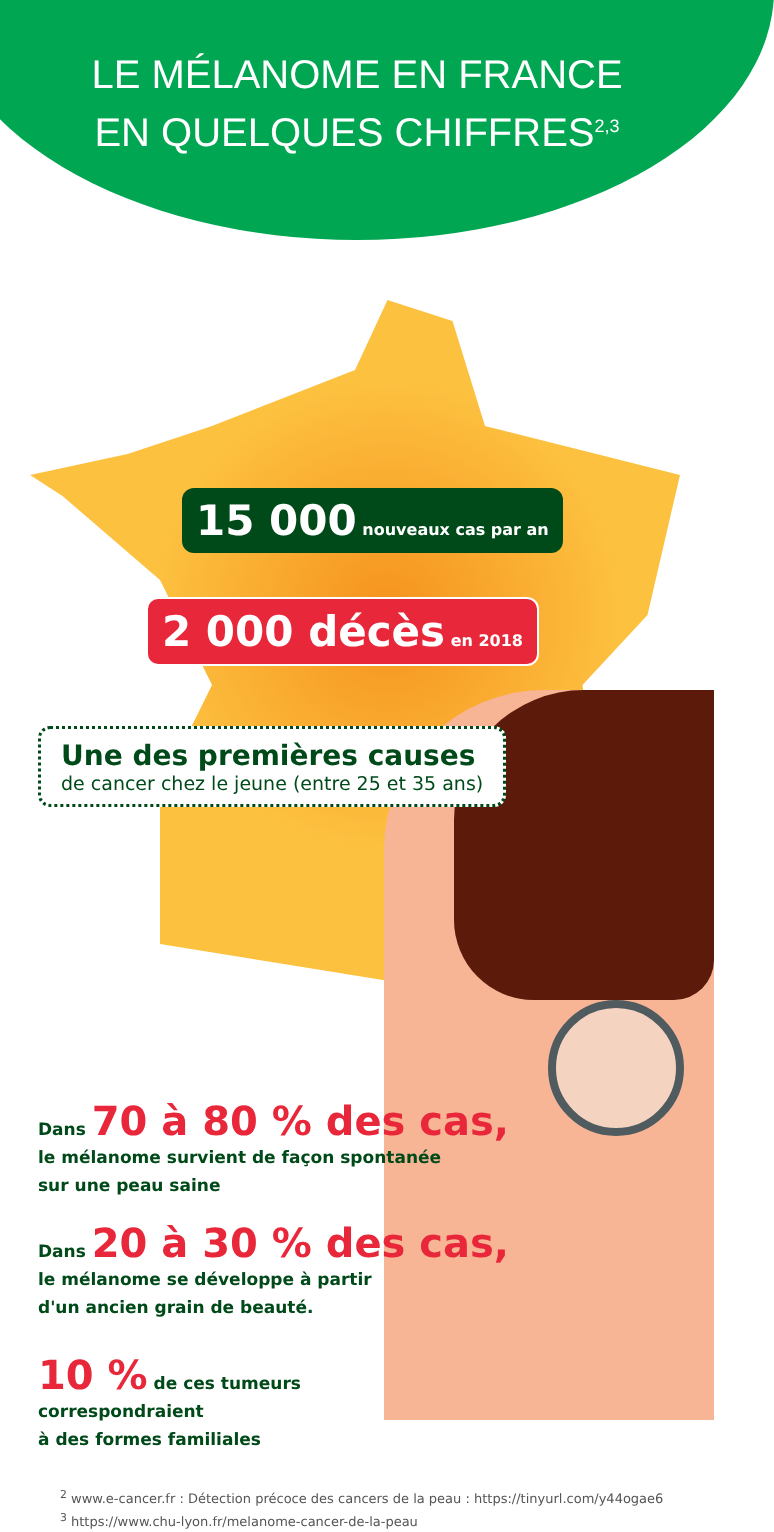LE MÉLANOME EN FRANCE
EN QUELQUES CHIFFRES<sup>2,3</sup>
15 000 nouveaux cas par an
2 000 décès en 2018
Une des premières causes
de cancer chez le jeune (entre 25 et 35 ans)
Dans 70 à 80 % des cas,
le mélanome survient de façon spontanée
sur une peau saine
Dans 20 à 30 % des cas,
le mélanome se développe à partir
d'un ancien grain de beauté.
10 % de ces tumeurs
correspondraient
à des formes familiales
<sup>2</sup> www.e-cancer.fr : Détection précoce des cancers de la peau : https://tinyurl.com/y44ogae6
<sup>3</sup> https://www.chu-lyon.fr/melanome-cancer-de-la-peau